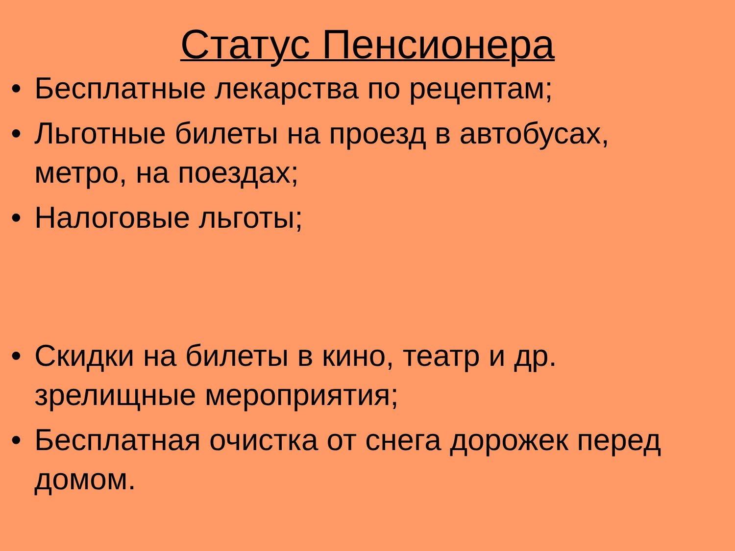Статус Пенсионера
• Бесплатные лекарства по рецептам;
• Льготные билеты на проезд в автобусах, метро, на поездах;
• Налоговые льготы;
• Скидки на билеты в кино, театр и др. зрелищные мероприятия;
• Бесплатная очистка от снега дорожек перед домом.